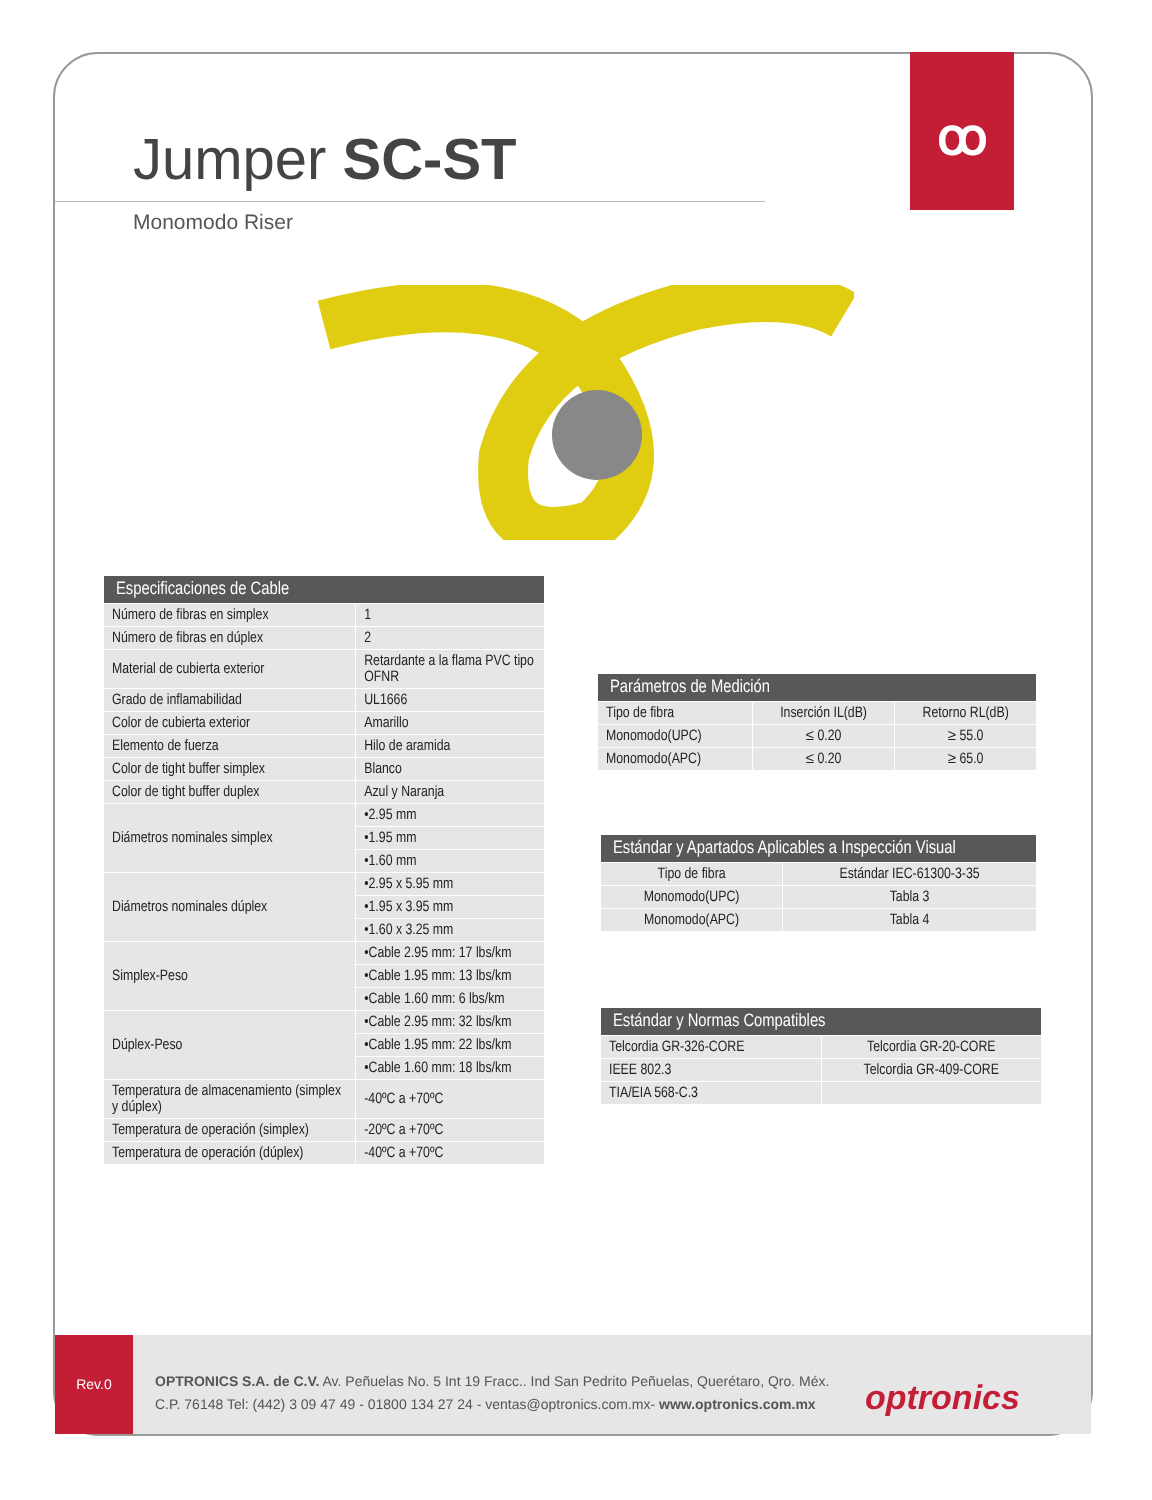ꝏ
Jumper SC-ST
Monomodo Riser
| Especificaciones de Cable | |
| --- | --- |
| Número de fibras en simplex | 1 |
| Número de fibras en dúplex | 2 |
| Material de cubierta exterior | Retardante a la flama PVC tipo OFNR |
| Grado de inflamabilidad | UL1666 |
| Color de cubierta exterior | Amarillo |
| Elemento de fuerza | Hilo de aramida |
| Color de tight buffer simplex | Blanco |
| Color de tight buffer duplex | Azul y Naranja |
| Diámetros nominales simplex | •2.95 mm |
| | •1.95 mm |
| | •1.60 mm |
| Diámetros nominales dúplex | •2.95 x 5.95 mm |
| | •1.95 x 3.95 mm |
| | •1.60 x 3.25 mm |
| Simplex-Peso | •Cable 2.95 mm: 17 lbs/km |
| | •Cable 1.95 mm: 13 lbs/km |
| | •Cable 1.60 mm: 6 lbs/km |
| Dúplex-Peso | •Cable 2.95 mm: 32 lbs/km |
| | •Cable 1.95 mm: 22 lbs/km |
| | •Cable 1.60 mm: 18 lbs/km |
| Temperatura de almacenamiento (simplex y dúplex) | -40ºC a +70ºC |
| Temperatura de operación (simplex) | -20ºC a +70ºC |
| Temperatura de operación (dúplex) | -40ºC a +70ºC |
| Parámetros de Medición | | |
| --- | --- | --- |
| Tipo de fibra | Inserción IL(dB) | Retorno RL(dB) |
| Monomodo(UPC) | ≤ 0.20 | ≥ 55.0 |
| Monomodo(APC) | ≤ 0.20 | ≥ 65.0 |
| Estándar y Apartados Aplicables a Inspección Visual | |
| --- | --- |
| Tipo de fibra | Estándar IEC-61300-3-35 |
| Monomodo(UPC) | Tabla 3 |
| Monomodo(APC) | Tabla 4 |
| Estándar y Normas Compatibles | |
| --- | --- |
| Telcordia GR-326-CORE | Telcordia GR-20-CORE |
| IEEE 802.3 | Telcordia GR-409-CORE |
| TIA/EIA 568-C.3 | |
Rev.0
OPTRONICS S.A. de C.V. Av. Peñuelas No. 5 Int 19 Fracc.. Ind San Pedrito Peñuelas, Querétaro, Qro. Méx.
C.P. 76148 Tel: (442) 3 09 47 49 - 01800 134 27 24 - ventas@optronics.com.mx- www.optronics.com.mx
optronics